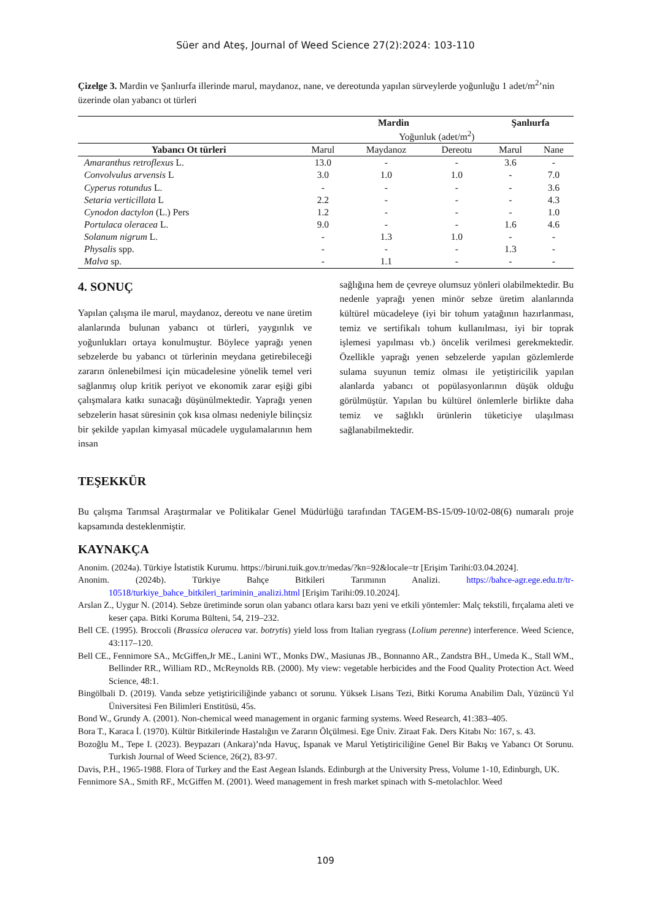Süer and Ateş, Journal of Weed Science 27(2):2024: 103-110
Çizelge 3. Mardin ve Şanlıurfa illerinde marul, maydanoz, nane, ve dereotunda yapılan sürveylerde yoğunluğu 1 adet/m<sup>2</sup>’nin üzerinde olan yabancı ot türleri
| | Mardin | | | Şanlıurfa | |
| --- | --- | --- | --- | --- | --- |
| | Yoğunluk (adet/m<sup>2</sup>) | | | | |
| Yabancı Ot türleri | Marul | Maydanoz | Dereotu | Marul | Nane |
| Amaranthus retroflexus L. | 13.0 | - | - | 3.6 | - |
| Convolvulus arvensis L | 3.0 | 1.0 | 1.0 | - | 7.0 |
| Cyperus rotundus L. | - | - | - | - | 3.6 |
| Setaria verticillata L | 2.2 | - | - | - | 4.3 |
| Cynodon dactylon (L.) Pers | 1.2 | - | - | - | 1.0 |
| Portulaca oleracea L. | 9.0 | - | - | 1.6 | 4.6 |
| Solanum nigrum L. | - | 1.3 | 1.0 | - | - |
| Physalis spp. | - | - | - | 1.3 | - |
| Malva sp. | - | 1.1 | - | - | - |
4. SONUÇ
Yapılan çalışma ile marul, maydanoz, dereotu ve nane üretim alanlarında bulunan yabancı ot türleri, yaygınlık ve yoğunlukları ortaya konulmuştur. Böylece yaprağı yenen sebzelerde bu yabancı ot türlerinin meydana getirebileceği zararın önlenebilmesi için mücadelesine yönelik temel veri sağlanmış olup kritik periyot ve ekonomik zarar eşiği gibi çalışmalara katkı sunacağı düşünülmektedir. Yaprağı yenen sebzelerin hasat süresinin çok kısa olması nedeniyle bilinçsiz bir şekilde yapılan kimyasal mücadele uygulamalarının hem insan
sağlığına hem de çevreye olumsuz yönleri olabilmektedir. Bu nedenle yaprağı yenen minör sebze üretim alanlarında kültürel mücadeleye (iyi bir tohum yatağının hazırlanması, temiz ve sertifikalı tohum kullanılması, iyi bir toprak işlemesi yapılması vb.) öncelik verilmesi gerekmektedir. Özellikle yaprağı yenen sebzelerde yapılan gözlemlerde sulama suyunun temiz olması ile yetiştiricilik yapılan alanlarda yabancı ot popülasyonlarının düşük olduğu görülmüştür. Yapılan bu kültürel önlemlerle birlikte daha temiz ve sağlıklı ürünlerin tüketiciye ulaşılması sağlanabilmektedir.
TEŞEKKÜR
Bu çalışma Tarımsal Araştırmalar ve Politikalar Genel Müdürlüğü tarafından TAGEM-BS-15/09-10/02-08(6) numaralı proje kapsamında desteklenmiştir.
KAYNAKÇA
Anonim. (2024a). Türkiye İstatistik Kurumu. https://biruni.tuik.gov.tr/medas/?kn=92&locale=tr [Erişim Tarihi:03.04.2024].
Anonim. (2024b). Türkiye Bahçe Bitkileri Tarımının Analizi. https://bahce-agr.ege.edu.tr/tr-10518/turkiye_bahce_bitkileri_tariminin_analizi.html [Erişim Tarihi:09.10.2024].
Arslan Z., Uygur N. (2014). Sebze üretiminde sorun olan yabancı otlara karsı bazı yeni ve etkili yöntemler: Malç tekstili, fırçalama aleti ve keser çapa. Bitki Koruma Bülteni, 54, 219–232.
Bell CE. (1995). Broccoli (Brassica oleracea var. botrytis) yield loss from Italian ryegrass (Lolium perenne) interference. Weed Science, 43:117–120.
Bell CE., Fennimore SA., McGiffen,Jr ME., Lanini WT., Monks DW., Masiunas JB., Bonnanno AR., Zandstra BH., Umeda K., Stall WM., Bellinder RR., William RD., McReynolds RB. (2000). My view: vegetable herbicides and the Food Quality Protection Act. Weed Science, 48:1.
Bingölbali D. (2019). Vanda sebze yetiştiriciliğinde yabancı ot sorunu. Yüksek Lisans Tezi, Bitki Koruma Anabilim Dalı, Yüzüncü Yıl Üniversitesi Fen Bilimleri Enstitüsü, 45s.
Bond W., Grundy A. (2001). Non-chemical weed management in organic farming systems. Weed Research, 41:383–405.
Bora T., Karaca İ. (1970). Kültür Bitkilerinde Hastalığın ve Zararın Ölçülmesi. Ege Üniv. Ziraat Fak. Ders Kitabı No: 167, s. 43.
Bozoğlu M., Tepe I. (2023). Beypazarı (Ankara)’nda Havuç, Ispanak ve Marul Yetiştiriciliğine Genel Bir Bakış ve Yabancı Ot Sorunu. Turkish Journal of Weed Science, 26(2), 83-97.
Davis, P.H., 1965-1988. Flora of Turkey and the East Aegean Islands. Edinburgh at the University Press, Volume 1-10, Edinburgh, UK.
Fennimore SA., Smith RF., McGiffen M. (2001). Weed management in fresh market spinach with S-metolachlor. Weed
109